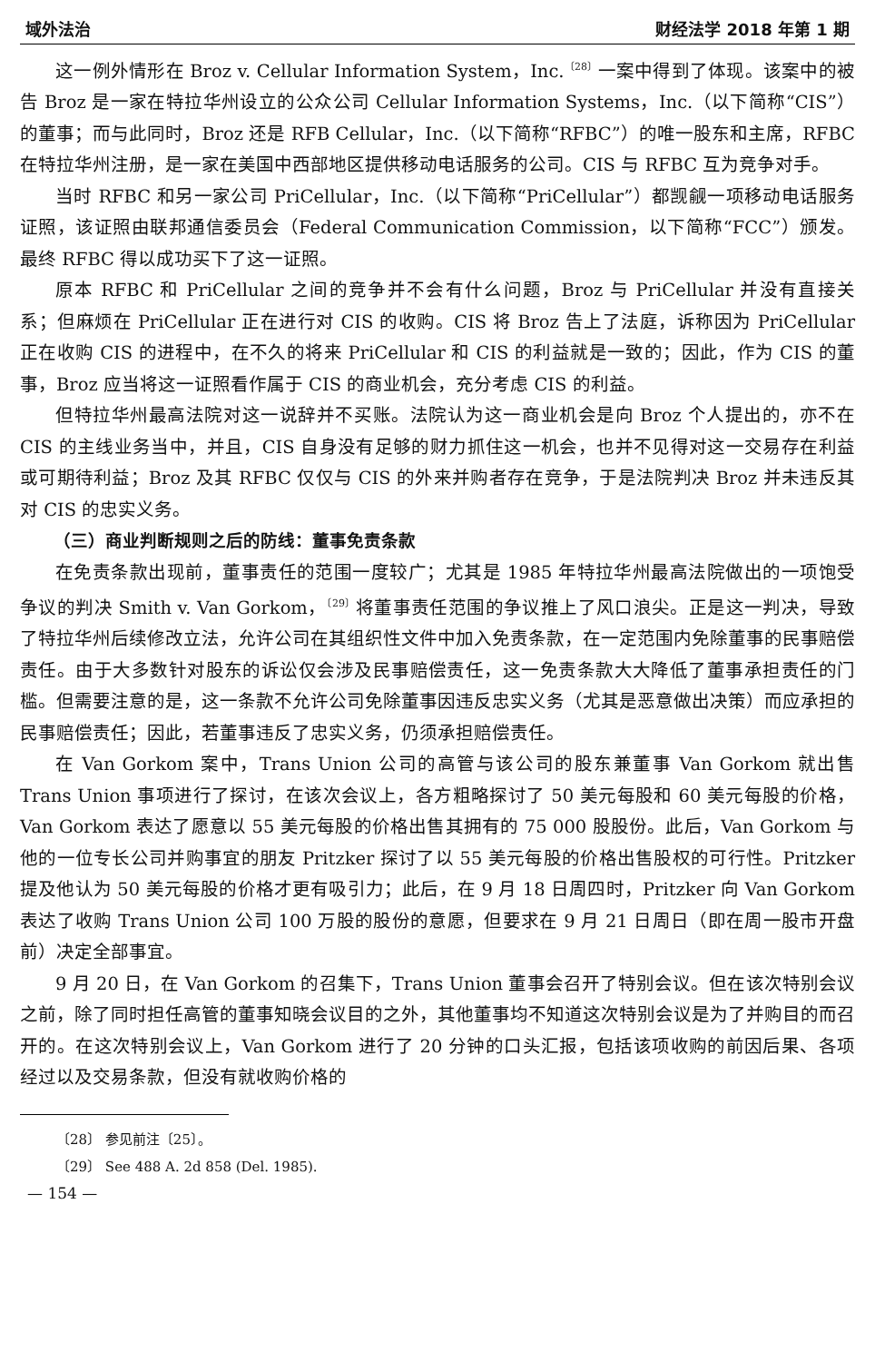域外法治 财经法学 2018 年第 1 期
这一例外情形在 Broz v. Cellular Information System，Inc.<sup>〔28〕</sup>一案中得到了体现。该案中的被告 Broz 是一家在特拉华州设立的公众公司 Cellular Information Systems，Inc.（以下简称“CIS”）的董事；而与此同时，Broz 还是 RFB Cellular，Inc.（以下简称“RFBC”）的唯一股东和主席，RFBC 在特拉华州注册，是一家在美国中西部地区提供移动电话服务的公司。CIS 与 RFBC 互为竞争对手。
当时 RFBC 和另一家公司 PriCellular，Inc.（以下简称“PriCellular”）都觊觎一项移动电话服务证照，该证照由联邦通信委员会（Federal Communication Commission，以下简称“FCC”）颁发。最终 RFBC 得以成功买下了这一证照。
原本 RFBC 和 PriCellular 之间的竞争并不会有什么问题，Broz 与 PriCellular 并没有直接关系；但麻烦在 PriCellular 正在进行对 CIS 的收购。CIS 将 Broz 告上了法庭，诉称因为 PriCellular 正在收购 CIS 的进程中，在不久的将来 PriCellular 和 CIS 的利益就是一致的；因此，作为 CIS 的董事，Broz 应当将这一证照看作属于 CIS 的商业机会，充分考虑 CIS 的利益。
但特拉华州最高法院对这一说辞并不买账。法院认为这一商业机会是向 Broz 个人提出的，亦不在 CIS 的主线业务当中，并且，CIS 自身没有足够的财力抓住这一机会，也并不见得对这一交易存在利益或可期待利益；Broz 及其 RFBC 仅仅与 CIS 的外来并购者存在竞争，于是法院判决 Broz 并未违反其对 CIS 的忠实义务。
（三）商业判断规则之后的防线：董事免责条款
在免责条款出现前，董事责任的范围一度较广；尤其是 1985 年特拉华州最高法院做出的一项饱受争议的判决 Smith v. Van Gorkom，<sup>〔29〕</sup>将董事责任范围的争议推上了风口浪尖。正是这一判决，导致了特拉华州后续修改立法，允许公司在其组织性文件中加入免责条款，在一定范围内免除董事的民事赔偿责任。由于大多数针对股东的诉讼仅会涉及民事赔偿责任，这一免责条款大大降低了董事承担责任的门槛。但需要注意的是，这一条款不允许公司免除董事因违反忠实义务（尤其是恶意做出决策）而应承担的民事赔偿责任；因此，若董事违反了忠实义务，仍须承担赔偿责任。
在 Van Gorkom 案中，Trans Union 公司的高管与该公司的股东兼董事 Van Gorkom 就出售 Trans Union 事项进行了探讨，在该次会议上，各方粗略探讨了 50 美元每股和 60 美元每股的价格，Van Gorkom 表达了愿意以 55 美元每股的价格出售其拥有的 75 000 股股份。此后，Van Gorkom 与他的一位专长公司并购事宜的朋友 Pritzker 探讨了以 55 美元每股的价格出售股权的可行性。Pritzker 提及他认为 50 美元每股的价格才更有吸引力；此后，在 9 月 18 日周四时，Pritzker 向 Van Gorkom 表达了收购 Trans Union 公司 100 万股的股份的意愿，但要求在 9 月 21 日周日（即在周一股市开盘前）决定全部事宜。
9 月 20 日，在 Van Gorkom 的召集下，Trans Union 董事会召开了特别会议。但在该次特别会议之前，除了同时担任高管的董事知晓会议目的之外，其他董事均不知道这次特别会议是为了并购目的而召开的。在这次特别会议上，Van Gorkom 进行了 20 分钟的口头汇报，包括该项收购的前因后果、各项经过以及交易条款，但没有就收购价格的
〔28〕 参见前注〔25〕。
〔29〕 See 488 A. 2d 858 (Del. 1985).
— 154 —